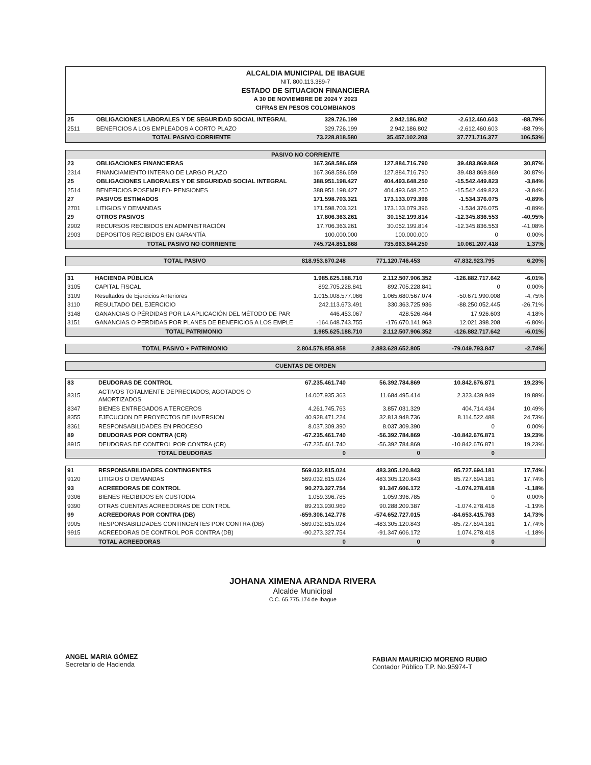ALCALDIA MUNICIPAL DE IBAGUE
NIT. 800.113.389-7
ESTADO DE SITUACION FINANCIERA
A 30 DE NOVIEMBRE DE 2024 Y 2023
CIFRAS EN PESOS COLOMBIANOS
| 25 | OBLIGACIONES LABORALES Y DE SEGURIDAD SOCIAL INTEGRAL | 329.726.199 | 2.942.186.802 | -2.612.460.603 | -88,79% |
| 2511 | BENEFICIOS A LOS EMPLEADOS A CORTO PLAZO | 329.726.199 | 2.942.186.802 | -2.612.460.603 | -88,79% |
| | TOTAL PASIVO CORRIENTE | 73.228.818.580 | 35.457.102.203 | 37.771.716.377 | 106,53% |
| PASIVO NO CORRIENTE | | | | | |
| 23 | OBLIGACIONES FINANCIERAS | 167.368.586.659 | 127.884.716.790 | 39.483.869.869 | 30,87% |
| 2314 | FINANCIAMIENTO INTERNO DE LARGO PLAZO | 167.368.586.659 | 127.884.716.790 | 39.483.869.869 | 30,87% |
| 25 | OBLIGACIONES LABORALES Y DE SEGURIDAD SOCIAL INTEGRAL | 388.951.198.427 | 404.493.648.250 | -15.542.449.823 | -3,84% |
| 2514 | BENEFICIOS POSEMPLEO- PENSIONES | 388.951.198.427 | 404.493.648.250 | -15.542.449.823 | -3,84% |
| 27 | PASIVOS ESTIMADOS | 171.598.703.321 | 173.133.079.396 | -1.534.376.075 | -0,89% |
| 2701 | LITIGIOS Y DEMANDAS | 171.598.703.321 | 173.133.079.396 | -1.534.376.075 | -0,89% |
| 29 | OTROS PASIVOS | 17.806.363.261 | 30.152.199.814 | -12.345.836.553 | -40,95% |
| 2902 | RECURSOS RECIBIDOS EN ADMINISTRACIÓN | 17.706.363.261 | 30.052.199.814 | -12.345.836.553 | -41,08% |
| 2903 | DEPOSITOS RECIBIDOS EN GARANTÍA | 100.000.000 | 100.000.000 | 0 | 0,00% |
| | TOTAL PASIVO NO CORRIENTE | 745.724.851.668 | 735.663.644.250 | 10.061.207.418 | 1,37% |
| | TOTAL PASIVO | 818.953.670.248 | 771.120.746.453 | 47.832.923.795 | 6,20% |
| 31 | HACIENDA PÚBLICA | 1.985.625.188.710 | 2.112.507.906.352 | -126.882.717.642 | -6,01% |
| 3105 | CAPITAL FISCAL | 892.705.228.841 | 892.705.228.841 | 0 | 0,00% |
| 3109 | Resultados de Ejercicios Anteriores | 1.015.008.577.066 | 1.065.680.567.074 | -50.671.990.008 | -4,75% |
| 3110 | RESULTADO DEL EJERCICIO | 242.113.673.491 | 330.363.725.936 | -88.250.052.445 | -26,71% |
| 3148 | GANANCIAS O PÉRDIDAS POR LA APLICACIÓN DEL MÉTODO DE PAR | 446.453.067 | 428.526.464 | 17.926.603 | 4,18% |
| 3151 | GANANCIAS O PERDIDAS POR PLANES DE BENEFICIOS A LOS EMPLE | -164.648.743.755 | -176.670.141.963 | 12.021.398.208 | -6,80% |
| | TOTAL PATRIMONIO | 1.985.625.188.710 | 2.112.507.906.352 | -126.882.717.642 | -6,01% |
| | TOTAL PASIVO + PATRIMONIO | 2.804.578.858.958 | 2.883.628.652.805 | -79.049.793.847 | -2,74% |
| CUENTAS DE ORDEN |
| 83 | DEUDORAS DE CONTROL | 67.235.461.740 | 56.392.784.869 | 10.842.676.871 | 19,23% |
| 8315 | ACTIVOS TOTALMENTE DEPRECIADOS, AGOTADOS O AMORTIZADOS | 14.007.935.363 | 11.684.495.414 | 2.323.439.949 | 19,88% |
| 8347 | BIENES ENTREGADOS A TERCEROS | 4.261.745.763 | 3.857.031.329 | 404.714.434 | 10,49% |
| 8355 | EJECUCION DE PROYECTOS DE INVERSION | 40.928.471.224 | 32.813.948.736 | 8.114.522.488 | 24,73% |
| 8361 | RESPONSABILIDADES EN PROCESO | 8.037.309.390 | 8.037.309.390 | 0 | 0,00% |
| 89 | DEUDORAS POR CONTRA (CR) | -67.235.461.740 | -56.392.784.869 | -10.842.676.871 | 19,23% |
| 8915 | DEUDORAS DE CONTROL POR CONTRA (CR) | -67.235.461.740 | -56.392.784.869 | -10.842.676.871 | 19,23% |
| | TOTAL DEUDORAS | 0 | 0 | 0 | |
| 91 | RESPONSABILIDADES CONTINGENTES | 569.032.815.024 | 483.305.120.843 | 85.727.694.181 | 17,74% |
| 9120 | LITIGIOS O DEMANDAS | 569.032.815.024 | 483.305.120.843 | 85.727.694.181 | 17,74% |
| 93 | ACREEDORAS DE CONTROL | 90.273.327.754 | 91.347.606.172 | -1.074.278.418 | -1,18% |
| 9306 | BIENES RECIBIDOS EN CUSTODIA | 1.059.396.785 | 1.059.396.785 | 0 | 0,00% |
| 9390 | OTRAS CUENTAS ACREEDORAS DE CONTROL | 89.213.930.969 | 90.288.209.387 | -1.074.278.418 | -1,19% |
| 99 | ACREEDORAS POR CONTRA (DB) | -659.306.142.778 | -574.652.727.015 | -84.653.415.763 | 14,73% |
| 9905 | RESPONSABILIDADES CONTINGENTES POR CONTRA (DB) | -569.032.815.024 | -483.305.120.843 | -85.727.694.181 | 17,74% |
| 9915 | ACREEDORAS DE CONTROL POR CONTRA (DB) | -90.273.327.754 | -91.347.606.172 | 1.074.278.418 | -1,18% |
| | TOTAL ACREEDORAS | 0 | 0 | 0 | |
JOHANA XIMENA ARANDA RIVERA
Alcalde Municipal
C.C. 65.775.174 de Ibague
ANGEL MARIA GÓMEZ
Secretario de Hacienda
FABIAN MAURICIO MORENO RUBIO
Contador Público T.P. No.95974-T